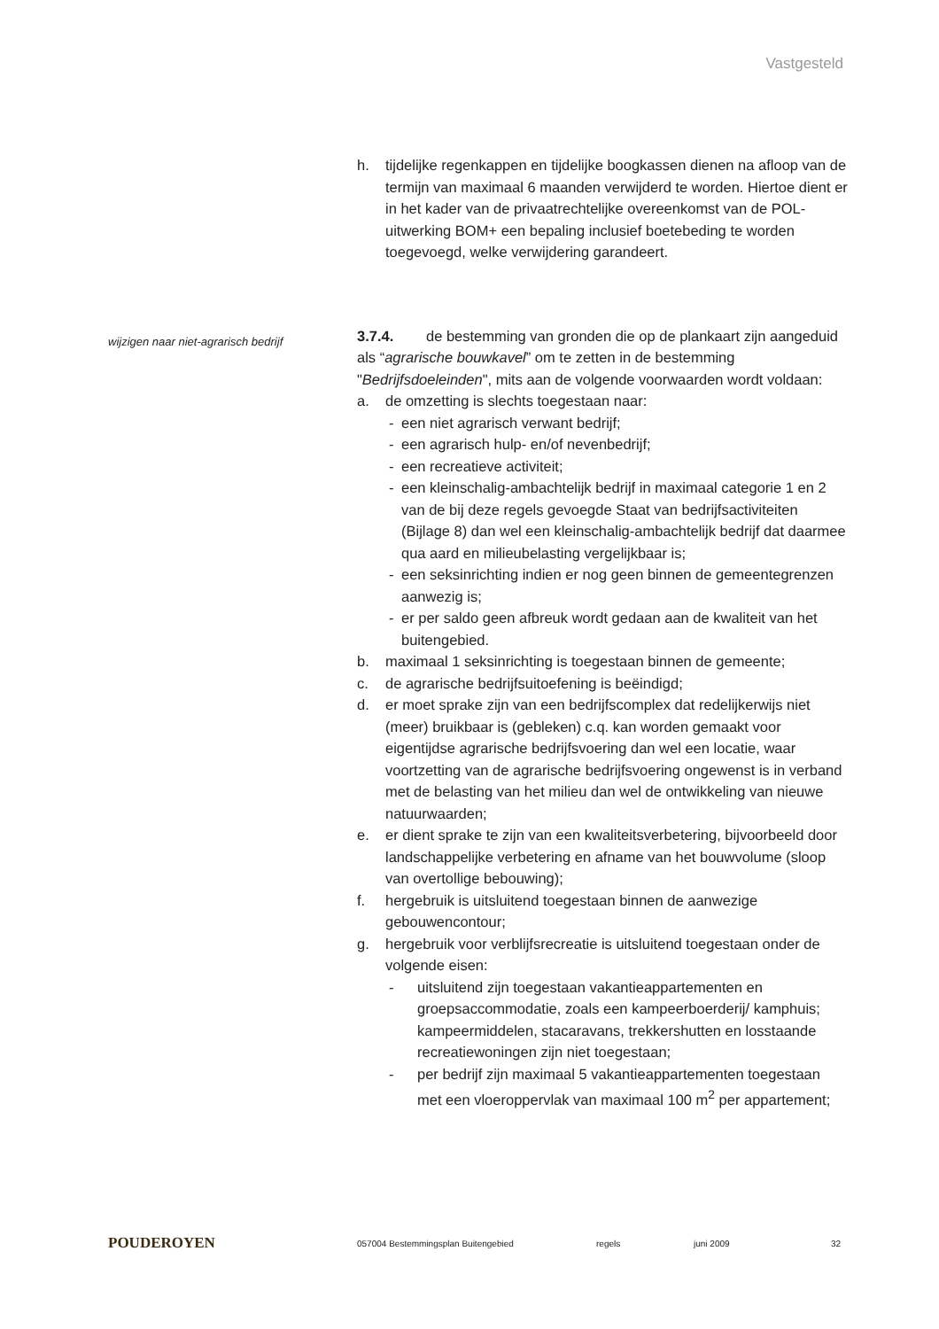Vastgesteld
h. tijdelijke regenkappen en tijdelijke boogkassen dienen na afloop van de termijn van maximaal 6 maanden verwijderd te worden. Hiertoe dient er in het kader van de privaatrechtelijke overeenkomst van de POL-uitwerking BOM+ een bepaling inclusief boetebeding te worden toegevoegd, welke verwijdering garandeert.
3.7.4. de bestemming van gronden die op de plankaart zijn aangeduid als “agrarische bouwkavel” om te zetten in de bestemming "Bedrijfsdoeleinden", mits aan de volgende voorwaarden wordt voldaan:
a. de omzetting is slechts toegestaan naar:
- een niet agrarisch verwant bedrijf;
- een agrarisch hulp- en/of nevenbedrijf;
- een recreatieve activiteit;
- een kleinschalig-ambachtelijk bedrijf in maximaal categorie 1 en 2 van de bij deze regels gevoegde Staat van bedrijfsactiviteiten (Bijlage 8) dan wel een kleinschalig-ambachtelijk bedrijf dat daarmee qua aard en milieubelasting vergelijkbaar is;
- een seksinrichting indien er nog geen binnen de gemeentegrenzen aanwezig is;
- er per saldo geen afbreuk wordt gedaan aan de kwaliteit van het buitengebied.
b. maximaal 1 seksinrichting is toegestaan binnen de gemeente;
c. de agrarische bedrijfsuitoefening is beëindigd;
d. er moet sprake zijn van een bedrijfscomplex dat redelijkerwijs niet (meer) bruikbaar is (gebleken) c.q. kan worden gemaakt voor eigentijdse agrarische bedrijfsvoering dan wel een locatie, waar voortzetting van de agrarische bedrijfsvoering ongewenst is in verband met de belasting van het milieu dan wel de ontwikkeling van nieuwe natuurwaarden;
e. er dient sprake te zijn van een kwaliteitsverbetering, bijvoorbeeld door landschappelijke verbetering en afname van het bouwvolume (sloop van overtollige bebouwing);
f. hergebruik is uitsluitend toegestaan binnen de aanwezige gebouwencontour;
g. hergebruik voor verblijfsrecreatie is uitsluitend toegestaan onder de volgende eisen:
- uitsluitend zijn toegestaan vakantieappartementen en groepsaccommodatie, zoals een kampeerboerderij/ kamphuis; kampeermiddelen, stacaravans, trekkershutten en losstaande recreatiewoningen zijn niet toegestaan;
- per bedrijf zijn maximaal 5 vakantieappartementen toegestaan met een vloeroppervlak van maximaal 100 m<sup>2</sup> per appartement;
wijzigen naar niet-agrarisch bedrijf
POUDEROYEN 057004 Bestemmingsplan Buitengebied regels juni 2009 32